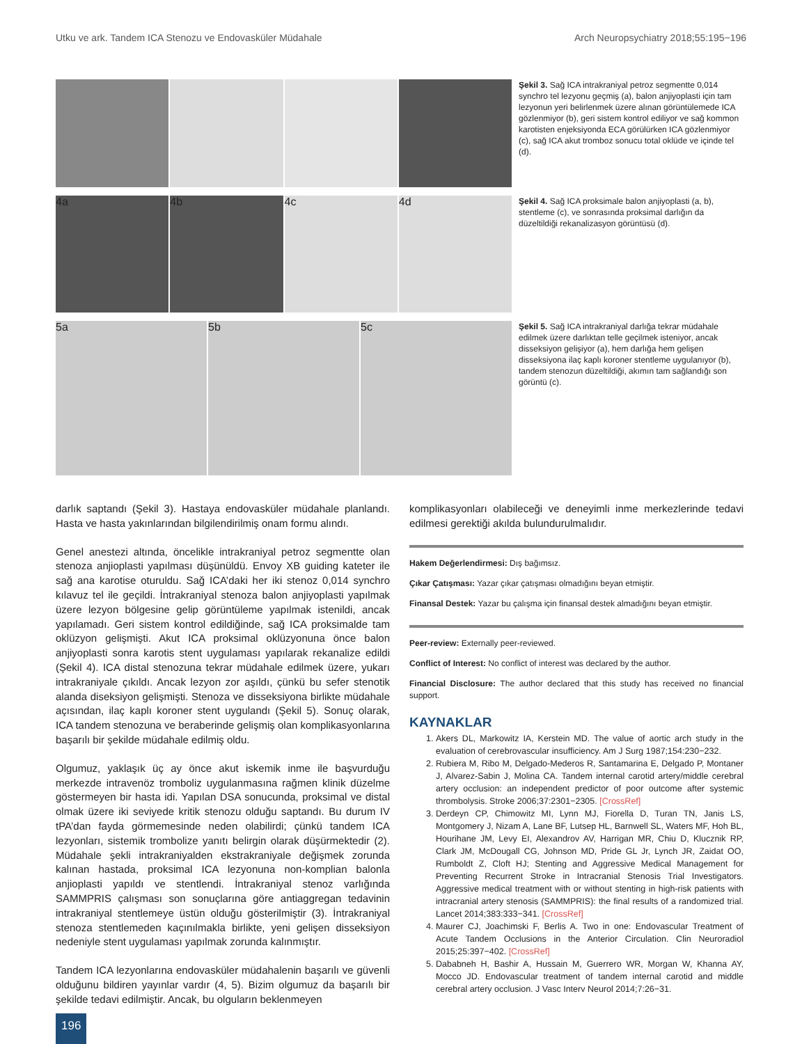Utku ve ark. Tandem ICA Stenozu ve Endovasküler Müdahale Arch Neuropsychiatry 2018;55:195−196
Şekil 3. Sağ ICA intrakraniyal petroz segmentte 0,014 synchro tel lezyonu geçmiş (a), balon anjiyoplasti için tam lezyonun yeri belirlenmek üzere alınan görüntülemede ICA gözlenmiyor (b), geri sistem kontrol ediliyor ve sağ kommon karotisten enjeksiyonda ECA görülürken ICA gözlenmiyor (c), sağ ICA akut tromboz sonucu total oklüde ve içinde tel (d).
4a 4b 4c 4d
Şekil 4. Sağ ICA proksimale balon anjiyoplasti (a, b), stentleme (c), ve sonrasında proksimal darlığın da düzeltildiği rekanalizasyon görüntüsü (d).
5a 5b 5c
Şekil 5. Sağ ICA intrakraniyal darlığa tekrar müdahale edilmek üzere darlıktan telle geçilmek isteniyor, ancak disseksiyon gelişiyor (a), hem darlığa hem gelişen disseksiyona ilaç kaplı koroner stentleme uygulanıyor (b), tandem stenozun düzeltildiği, akımın tam sağlandığı son görüntü (c).
darlık saptandı (Şekil 3). Hastaya endovasküler müdahale planlandı. Hasta ve hasta yakınlarından bilgilendirilmiş onam formu alındı.
Genel anestezi altında, öncelikle intrakraniyal petroz segmentte olan stenoza anjioplasti yapılması düşünüldü. Envoy XB guiding kateter ile sağ ana karotise oturuldu. Sağ ICA’daki her iki stenoz 0,014 synchro kılavuz tel ile geçildi. İntrakraniyal stenoza balon anjiyoplasti yapılmak üzere lezyon bölgesine gelip görüntüleme yapılmak istenildi, ancak yapılamadı. Geri sistem kontrol edildiğinde, sağ ICA proksimalde tam oklüzyon gelişmişti. Akut ICA proksimal oklüzyonuna önce balon anjiyoplasti sonra karotis stent uygulaması yapılarak rekanalize edildi (Şekil 4). ICA distal stenozuna tekrar müdahale edilmek üzere, yukarı intrakraniyale çıkıldı. Ancak lezyon zor aşıldı, çünkü bu sefer stenotik alanda diseksiyon gelişmişti. Stenoza ve disseksiyona birlikte müdahale açısından, ilaç kaplı koroner stent uygulandı (Şekil 5). Sonuç olarak, ICA tandem stenozuna ve beraberinde gelişmiş olan komplikasyonlarına başarılı bir şekilde müdahale edilmiş oldu.
Olgumuz, yaklaşık üç ay önce akut iskemik inme ile başvurduğu merkezde intravenöz tromboliz uygulanmasına rağmen klinik düzelme göstermeyen bir hasta idi. Yapılan DSA sonucunda, proksimal ve distal olmak üzere iki seviyede kritik stenozu olduğu saptandı. Bu durum IV tPA’dan fayda görmemesinde neden olabilirdi; çünkü tandem ICA lezyonları, sistemik trombolize yanıtı belirgin olarak düşürmektedir (2). Müdahale şekli intrakraniyalden ekstrakraniyale değişmek zorunda kalınan hastada, proksimal ICA lezyonuna non-komplian balonla anjioplasti yapıldı ve stentlendi. İntrakraniyal stenoz varlığında SAMMPRIS çalışması son sonuçlarına göre antiaggregan tedavinin intrakraniyal stentlemeye üstün olduğu gösterilmiştir (3). İntrakraniyal stenoza stentlemeden kaçınılmakla birlikte, yeni gelişen disseksiyon nedeniyle stent uygulaması yapılmak zorunda kalınmıştır.
Tandem ICA lezyonlarına endovasküler müdahalenin başarılı ve güvenli olduğunu bildiren yayınlar vardır (4, 5). Bizim olgumuz da başarılı bir şekilde tedavi edilmiştir. Ancak, bu olguların beklenmeyen
komplikasyonları olabileceği ve deneyimli inme merkezlerinde tedavi edilmesi gerektiği akılda bulundurulmalıdır.
Hakem Değerlendirmesi: Dış bağımsız.
Çıkar Çatışması: Yazar çıkar çatışması olmadığını beyan etmiştir.
Finansal Destek: Yazar bu çalışma için finansal destek almadığını beyan etmiştir.
Peer-review: Externally peer-reviewed.
Conflict of Interest: No conflict of interest was declared by the author.
Financial Disclosure: The author declared that this study has received no financial support.
KAYNAKLAR
1. Akers DL, Markowitz IA, Kerstein MD. The value of aortic arch study in the evaluation of cerebrovascular insufficiency. Am J Surg 1987;154:230−232.
2. Rubiera M, Ribo M, Delgado-Mederos R, Santamarina E, Delgado P, Montaner J, Alvarez-Sabin J, Molina CA. Tandem internal carotid artery/middle cerebral artery occlusion: an independent predictor of poor outcome after systemic thrombolysis. Stroke 2006;37:2301−2305. [CrossRef]
3. Derdeyn CP, Chimowitz MI, Lynn MJ, Fiorella D, Turan TN, Janis LS, Montgomery J, Nizam A, Lane BF, Lutsep HL, Barnwell SL, Waters MF, Hoh BL, Hourihane JM, Levy EI, Alexandrov AV, Harrigan MR, Chiu D, Klucznik RP, Clark JM, McDougall CG, Johnson MD, Pride GL Jr, Lynch JR, Zaidat OO, Rumboldt Z, Cloft HJ; Stenting and Aggressive Medical Management for Preventing Recurrent Stroke in Intracranial Stenosis Trial Investigators. Aggressive medical treatment with or without stenting in high-risk patients with intracranial artery stenosis (SAMMPRIS): the final results of a randomized trial. Lancet 2014;383:333−341. [CrossRef]
4. Maurer CJ, Joachimski F, Berlis A. Two in one: Endovascular Treatment of Acute Tandem Occlusions in the Anterior Circulation. Clin Neuroradiol 2015;25:397−402. [CrossRef]
5. Dababneh H, Bashir A, Hussain M, Guerrero WR, Morgan W, Khanna AY, Mocco JD. Endovascular treatment of tandem internal carotid and middle cerebral artery occlusion. J Vasc Interv Neurol 2014;7:26−31.
196